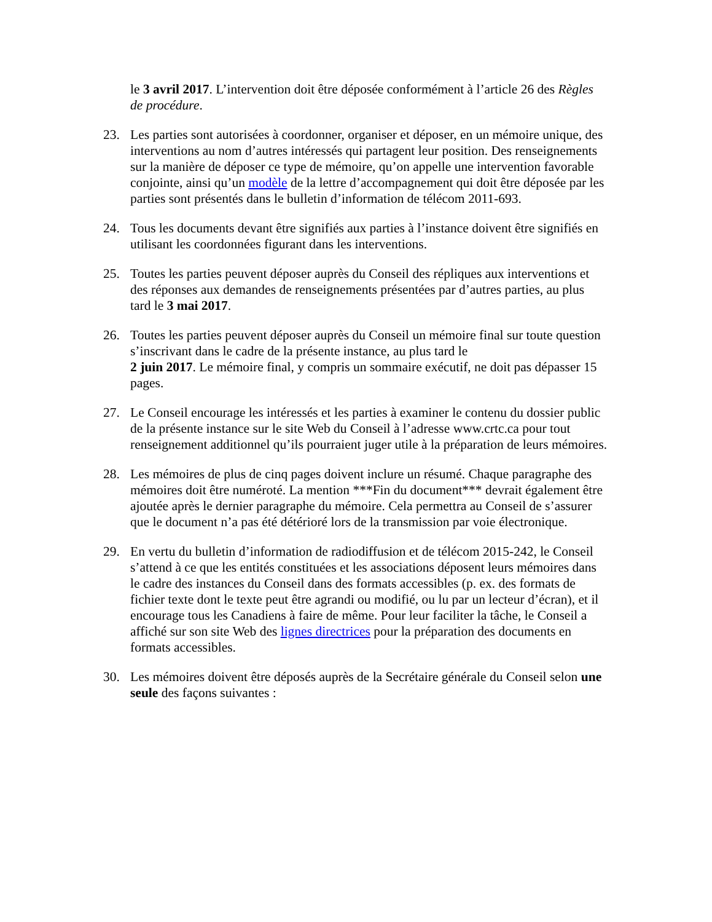le 3 avril 2017. L’intervention doit être déposée conformément à l’article 26 des Règles de procédure.
23. Les parties sont autorisées à coordonner, organiser et déposer, en un mémoire unique, des interventions au nom d’autres intéressés qui partagent leur position. Des renseignements sur la manière de déposer ce type de mémoire, qu’on appelle une intervention favorable conjointe, ainsi qu’un modèle de la lettre d’accompagnement qui doit être déposée par les parties sont présentés dans le bulletin d’information de télécom 2011-693.
24. Tous les documents devant être signifiés aux parties à l’instance doivent être signifiés en utilisant les coordonnées figurant dans les interventions.
25. Toutes les parties peuvent déposer auprès du Conseil des répliques aux interventions et des réponses aux demandes de renseignements présentées par d’autres parties, au plus tard le 3 mai 2017.
26. Toutes les parties peuvent déposer auprès du Conseil un mémoire final sur toute question s’inscrivant dans le cadre de la présente instance, au plus tard le
2 juin 2017. Le mémoire final, y compris un sommaire exécutif, ne doit pas dépasser 15 pages.
27. Le Conseil encourage les intéressés et les parties à examiner le contenu du dossier public de la présente instance sur le site Web du Conseil à l’adresse www.crtc.ca pour tout renseignement additionnel qu’ils pourraient juger utile à la préparation de leurs mémoires.
28. Les mémoires de plus de cinq pages doivent inclure un résumé. Chaque paragraphe des mémoires doit être numéroté. La mention ***Fin du document*** devrait également être ajoutée après le dernier paragraphe du mémoire. Cela permettra au Conseil de s’assurer que le document n’a pas été détérioré lors de la transmission par voie électronique.
29. En vertu du bulletin d’information de radiodiffusion et de télécom 2015-242, le Conseil s’attend à ce que les entités constituées et les associations déposent leurs mémoires dans le cadre des instances du Conseil dans des formats accessibles (p. ex. des formats de fichier texte dont le texte peut être agrandi ou modifié, ou lu par un lecteur d’écran), et il encourage tous les Canadiens à faire de même. Pour leur faciliter la tâche, le Conseil a affiché sur son site Web des lignes directrices pour la préparation des documents en formats accessibles.
30. Les mémoires doivent être déposés auprès de la Secrétaire générale du Conseil selon une seule des façons suivantes :